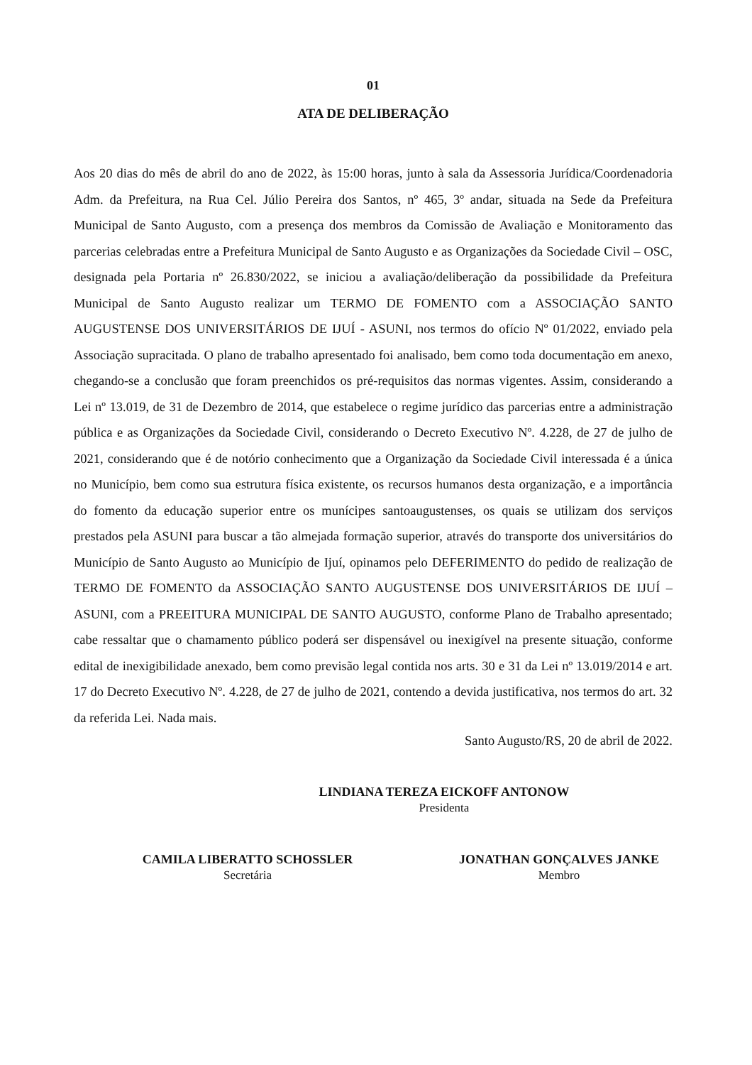01
ATA DE DELIBERAÇÃO
Aos 20 dias do mês de abril do ano de 2022, às 15:00 horas, junto à sala da Assessoria Jurídica/Coordenadoria Adm. da Prefeitura, na Rua Cel. Júlio Pereira dos Santos, nº 465, 3º andar, situada na Sede da Prefeitura Municipal de Santo Augusto, com a presença dos membros da Comissão de Avaliação e Monitoramento das parcerias celebradas entre a Prefeitura Municipal de Santo Augusto e as Organizações da Sociedade Civil – OSC, designada pela Portaria nº 26.830/2022, se iniciou a avaliação/deliberação da possibilidade da Prefeitura Municipal de Santo Augusto realizar um TERMO DE FOMENTO com a ASSOCIAÇÃO SANTO AUGUSTENSE DOS UNIVERSITÁRIOS DE IJUÍ - ASUNI, nos termos do ofício Nº 01/2022, enviado pela Associação supracitada. O plano de trabalho apresentado foi analisado, bem como toda documentação em anexo, chegando-se a conclusão que foram preenchidos os pré-requisitos das normas vigentes. Assim, considerando a Lei nº 13.019, de 31 de Dezembro de 2014, que estabelece o regime jurídico das parcerias entre a administração pública e as Organizações da Sociedade Civil, considerando o Decreto Executivo Nº. 4.228, de 27 de julho de 2021, considerando que é de notório conhecimento que a Organização da Sociedade Civil interessada é a única no Município, bem como sua estrutura física existente, os recursos humanos desta organização, e a importância do fomento da educação superior entre os munícipes santoaugustenses, os quais se utilizam dos serviços prestados pela ASUNI para buscar a tão almejada formação superior, através do transporte dos universitários do Município de Santo Augusto ao Município de Ijuí, opinamos pelo DEFERIMENTO do pedido de realização de TERMO DE FOMENTO da ASSOCIAÇÃO SANTO AUGUSTENSE DOS UNIVERSITÁRIOS DE IJUÍ – ASUNI, com a PREEITURA MUNICIPAL DE SANTO AUGUSTO, conforme Plano de Trabalho apresentado; cabe ressaltar que o chamamento público poderá ser dispensável ou inexigível na presente situação, conforme edital de inexigibilidade anexado, bem como previsão legal contida nos arts. 30 e 31 da Lei nº 13.019/2014 e art. 17 do Decreto Executivo Nº. 4.228, de 27 de julho de 2021, contendo a devida justificativa, nos termos do art. 32 da referida Lei. Nada mais.
Santo Augusto/RS, 20 de abril de 2022.
LINDIANA TEREZA EICKOFF ANTONOW
Presidenta
CAMILA LIBERATTO SCHOSSLER
Secretária
JONATHAN GONÇALVES JANKE
Membro